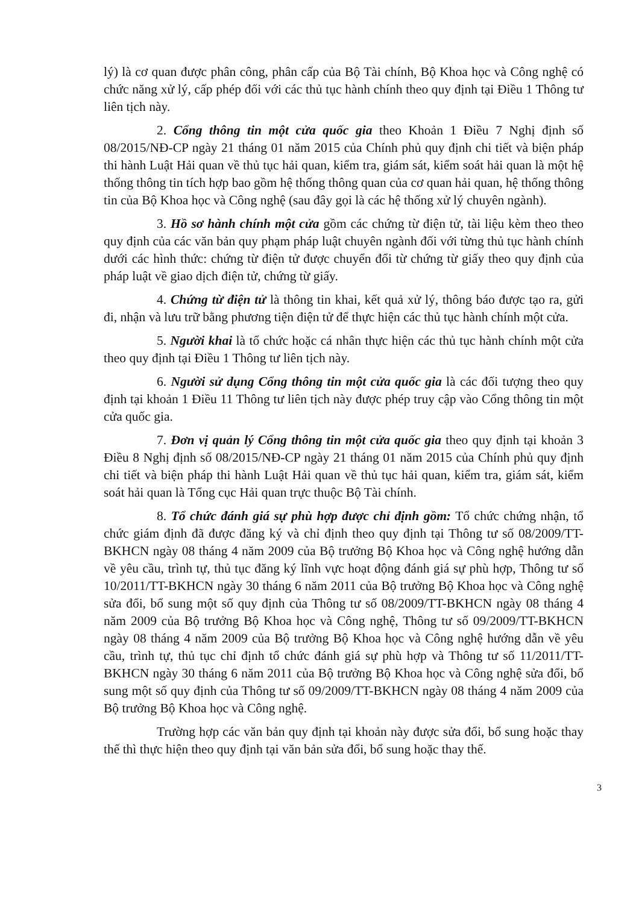lý) là cơ quan được phân công, phân cấp của Bộ Tài chính, Bộ Khoa học và Công nghệ có chức năng xử lý, cấp phép đối với các thủ tục hành chính theo quy định tại Điều 1 Thông tư liên tịch này.
2. Cổng thông tin một cửa quốc gia theo Khoản 1 Điều 7 Nghị định số 08/2015/NĐ-CP ngày 21 tháng 01 năm 2015 của Chính phủ quy định chi tiết và biện pháp thi hành Luật Hải quan về thủ tục hải quan, kiểm tra, giám sát, kiểm soát hải quan là một hệ thống thông tin tích hợp bao gồm hệ thống thông quan của cơ quan hải quan, hệ thống thông tin của Bộ Khoa học và Công nghệ (sau đây gọi là các hệ thống xử lý chuyên ngành).
3. Hồ sơ hành chính một cửa gồm các chứng từ điện tử, tài liệu kèm theo theo quy định của các văn bản quy phạm pháp luật chuyên ngành đối với từng thủ tục hành chính dưới các hình thức: chứng từ điện tử được chuyển đổi từ chứng từ giấy theo quy định của pháp luật về giao dịch điện tử, chứng từ giấy.
4. Chứng từ điện tử là thông tin khai, kết quả xử lý, thông báo được tạo ra, gửi đi, nhận và lưu trữ bằng phương tiện điện tử để thực hiện các thủ tục hành chính một cửa.
5. Người khai là tổ chức hoặc cá nhân thực hiện các thủ tục hành chính một cửa theo quy định tại Điều 1 Thông tư liên tịch này.
6. Người sử dụng Cổng thông tin một cửa quốc gia là các đối tượng theo quy định tại khoản 1 Điều 11 Thông tư liên tịch này được phép truy cập vào Cổng thông tin một cửa quốc gia.
7. Đơn vị quản lý Cổng thông tin một cửa quốc gia theo quy định tại khoản 3 Điều 8 Nghị định số 08/2015/NĐ-CP ngày 21 tháng 01 năm 2015 của Chính phủ quy định chi tiết và biện pháp thi hành Luật Hải quan về thủ tục hải quan, kiểm tra, giám sát, kiểm soát hải quan là Tổng cục Hải quan trực thuộc Bộ Tài chính.
8. Tổ chức đánh giá sự phù hợp được chỉ định gồm: Tổ chức chứng nhận, tổ chức giám định đã được đăng ký và chỉ định theo quy định tại Thông tư số 08/2009/TT-BKHCN ngày 08 tháng 4 năm 2009 của Bộ trưởng Bộ Khoa học và Công nghệ hướng dẫn về yêu cầu, trình tự, thủ tục đăng ký lĩnh vực hoạt động đánh giá sự phù hợp, Thông tư số 10/2011/TT-BKHCN ngày 30 tháng 6 năm 2011 của Bộ trưởng Bộ Khoa học và Công nghệ sửa đổi, bổ sung một số quy định của Thông tư số 08/2009/TT-BKHCN ngày 08 tháng 4 năm 2009 của Bộ trưởng Bộ Khoa học và Công nghệ, Thông tư số 09/2009/TT-BKHCN ngày 08 tháng 4 năm 2009 của Bộ trưởng Bộ Khoa học và Công nghệ hướng dẫn về yêu cầu, trình tự, thủ tục chỉ định tổ chức đánh giá sự phù hợp và Thông tư số 11/2011/TT-BKHCN ngày 30 tháng 6 năm 2011 của Bộ trưởng Bộ Khoa học và Công nghệ sửa đổi, bổ sung một số quy định của Thông tư số 09/2009/TT-BKHCN ngày 08 tháng 4 năm 2009 của Bộ trưởng Bộ Khoa học và Công nghệ.
Trường hợp các văn bản quy định tại khoản này được sửa đổi, bổ sung hoặc thay thế thì thực hiện theo quy định tại văn bản sửa đổi, bổ sung hoặc thay thế.
3